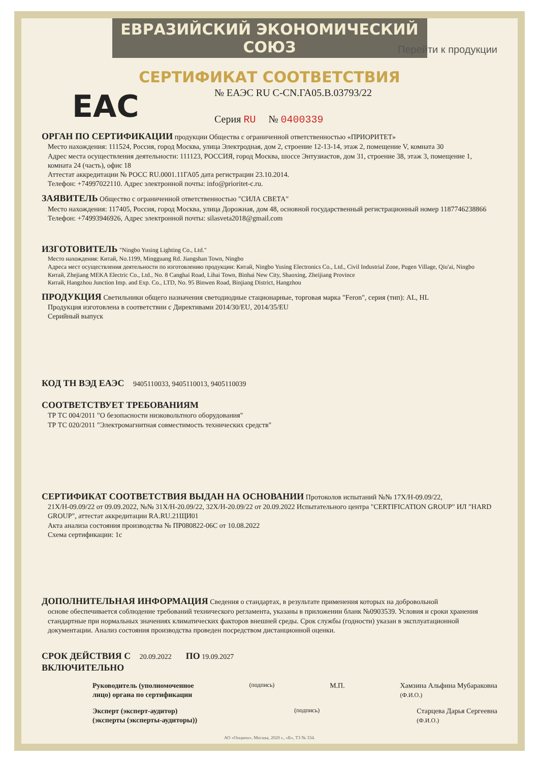ЕВРАЗИЙСКИЙ ЭКОНОМИЧЕСКИЙ СОЮЗ
Перейти к продукции
СЕРТИФИКАТ СООТВЕТСТВИЯ
EAC
№ ЕАЭС RU C-CN.ГА05.В.03793/22
Серия RU № 0400339
ОРГАН ПО СЕРТИФИКАЦИИ
продукции Общества с ограниченной ответственностью «ПРИОРИТЕТ»
Место нахождения: 111524, Россия, город Москва, улица Электродная, дом 2, строение 12-13-14, этаж 2, помещение V, комната 30
Адрес места осуществления деятельности: 111123, РОССИЯ, город Москва, шоссе Энтузиастов, дом 31, строение 38, этаж 3, помещение 1, комната 24 (часть), офис 18
Аттестат аккредитации № РОСС RU.0001.11ГА05 дата регистрации 23.10.2014.
Телефон: +74997022110. Адрес электронной почты: info@prioritet-c.ru.
ЗАЯВИТЕЛЬ
Общество с ограниченной ответственностью "СИЛА СВЕТА"
Место нахождения: 117405, Россия, город Москва, улица Дорожная, дом 48, основной государственный регистрационный номер 1187746238866
Телефон: +74993946926, Адрес электронной почты: silasveta2018@gmail.com
ИЗГОТОВИТЕЛЬ
"Ningbo Yusing Lighting Co., Ltd."
Место нахождения: Китай, No.1199, Mingguang Rd. Jiangshan Town, Ningbo
Адреса мест осуществления деятельности по изготовлению продукции: Китай, Ningbo Yusing Electronics Co., Ltd., Civil Industrial Zone, Pugen Village, Qiu'ai, Ningbo
Китай, Zhejiang MEKA Electric Co., Ltd., No. 8 Canghai Road, Lihai Town, Binhai New City, Shaoxing, Zheijiang Province
Китай, Hangzhou Junction Imp. and Exp. Co., LTD, No. 95 Binwen Road, Binjiang District, Hangzhou
ПРОДУКЦИЯ
Светильники общего назначения светодиодные стационарные, торговая марка "Feron", серия (тип): AL, HL
Продукция изготовлена в соответствии с Директивами 2014/30/EU, 2014/35/EU
Серийный выпуск
КОД ТН ВЭД ЕАЭС
9405110033, 9405110013, 9405110039
СООТВЕТСТВУЕТ ТРЕБОВАНИЯМ
ТР ТС 004/2011 "О безопасности низковольтного оборудования"
ТР ТС 020/2011 "Электромагнитная совместимость технических средств"
СЕРТИФИКАТ СООТВЕТСТВИЯ ВЫДАН НА ОСНОВАНИИ
Протоколов испытаний №№ 17Х/Н-09.09/22,
21Х/Н-09.09/22 от 09.09.2022, №№ 31Х/Н-20.09/22, 32Х/Н-20.09/22 от 20.09.2022 Испытательного центра "CERTIFICATION GROUP" ИЛ "HARD GROUP", аттестат аккредитации RA.RU.21ЩИ01
Акта анализа состояния производства № ПР080822-06С от 10.08.2022
Схема сертификации: 1с
ДОПОЛНИТЕЛЬНАЯ ИНФОРМАЦИЯ
Сведения о стандартах, в результате применения которых на добровольной
основе обеспечивается соблюдение требований технического регламента, указаны в приложении бланк №0903539. Условия и сроки хранения стандартные при нормальных значениях климатических факторов внешней среды. Срок службы (годности) указан в эксплуатационной документации. Анализ состояния производства проведен посредством дистанционной оценки.
СРОК ДЕЙСТВИЯ С
20.09.2022
ПО
19.09.2027
ВКЛЮЧИТЕЛЬНО
Руководитель (уполномоченное
лицо) органа по сертификации (подпись) М.П. Хамзина Альфина Мубараковна
(Ф.И.О.)
Эксперт (эксперт-аудитор)
(эксперты (эксперты-аудиторы)) (подпись) Старцева Дарья Сергеевна
(Ф.И.О.)
АО «Опцион», Москва, 2020 г., «Б», ТЗ № 334.